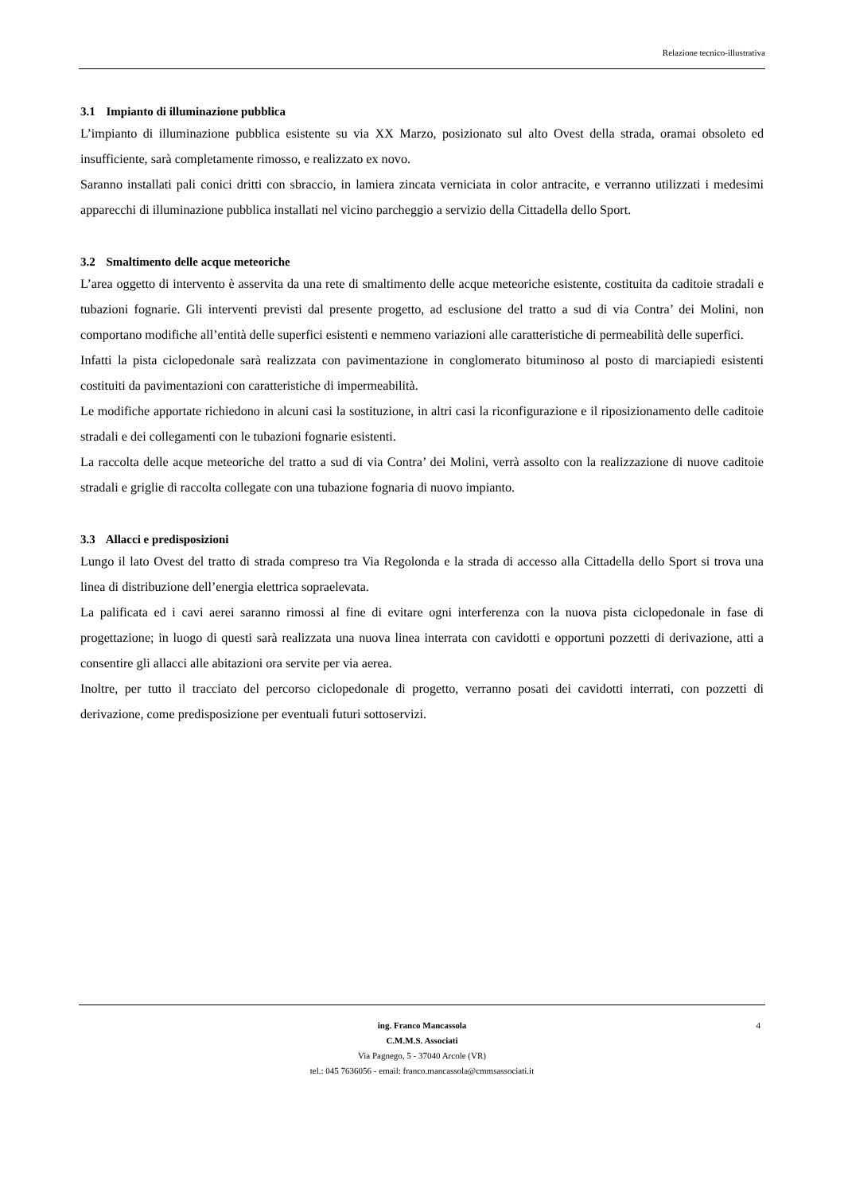Relazione tecnico-illustrativa
3.1 Impianto di illuminazione pubblica
L’impianto di illuminazione pubblica esistente su via XX Marzo, posizionato sul alto Ovest della strada, oramai obsoleto ed insufficiente, sarà completamente rimosso, e realizzato ex novo.
Saranno installati pali conici dritti con sbraccio, in lamiera zincata verniciata in color antracite, e verranno utilizzati i medesimi apparecchi di illuminazione pubblica installati nel vicino parcheggio a servizio della Cittadella dello Sport.
3.2 Smaltimento delle acque meteoriche
L’area oggetto di intervento è asservita da una rete di smaltimento delle acque meteoriche esistente, costituita da caditoie stradali e tubazioni fognarie. Gli interventi previsti dal presente progetto, ad esclusione del tratto a sud di via Contra’ dei Molini, non comportano modifiche all’entità delle superfici esistenti e nemmeno variazioni alle caratteristiche di permeabilità delle superfici.
Infatti la pista ciclopedonale sarà realizzata con pavimentazione in conglomerato bituminoso al posto di marciapiedi esistenti costituiti da pavimentazioni con caratteristiche di impermeabilità.
Le modifiche apportate richiedono in alcuni casi la sostituzione, in altri casi la riconfigurazione e il riposizionamento delle caditoie stradali e dei collegamenti con le tubazioni fognarie esistenti.
La raccolta delle acque meteoriche del tratto a sud di via Contra’ dei Molini, verrà assolto con la realizzazione di nuove caditoie stradali e griglie di raccolta collegate con una tubazione fognaria di nuovo impianto.
3.3 Allacci e predisposizioni
Lungo il lato Ovest del tratto di strada compreso tra Via Regolonda e la strada di accesso alla Cittadella dello Sport si trova una linea di distribuzione dell’energia elettrica sopraelevata.
La palificata ed i cavi aerei saranno rimossi al fine di evitare ogni interferenza con la nuova pista ciclopedonale in fase di progettazione; in luogo di questi sarà realizzata una nuova linea interrata con cavidotti e opportuni pozzetti di derivazione, atti a consentire gli allacci alle abitazioni ora servite per via aerea.
Inoltre, per tutto il tracciato del percorso ciclopedonale di progetto, verranno posati dei cavidotti interrati, con pozzetti di derivazione, come predisposizione per eventuali futuri sottoservizi.
ing. Franco Mancassola 4
C.M.M.S. Associati
Via Pagnego, 5 - 37040 Arcole (VR)
tel.: 045 7636056 - email: franco.mancassola@cmmsassociati.it